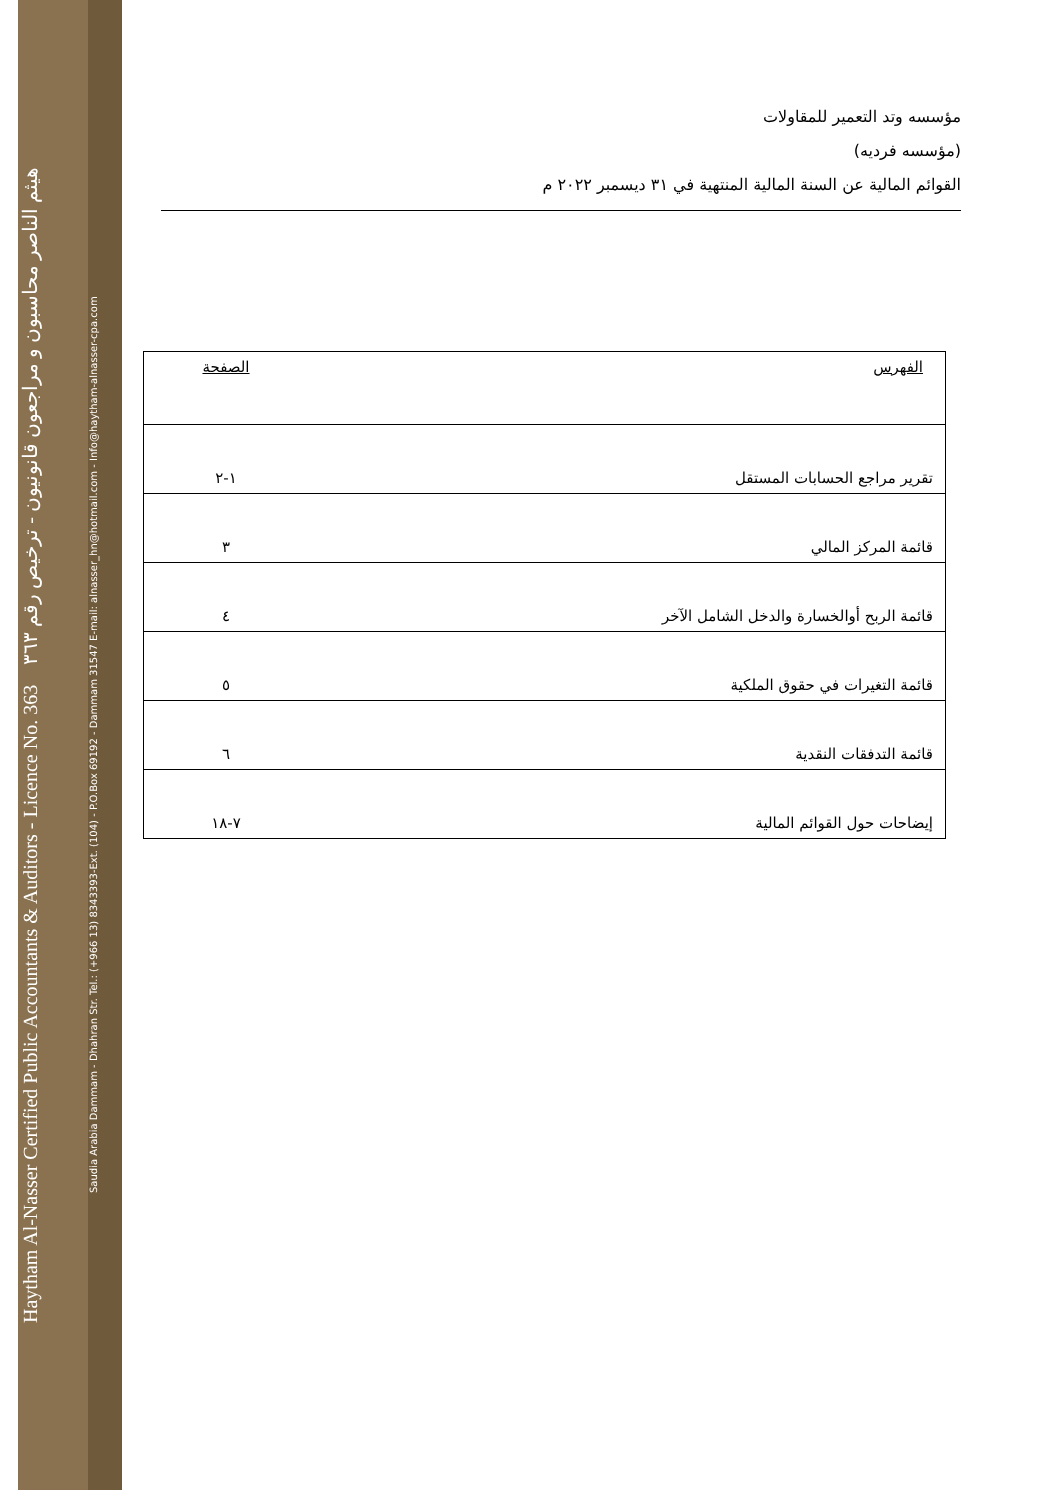Haytham Al-Nasser Certified Public Accountants & Auditors - Licence No. 363 هيثم الناصر محاسبون و مراجعون قانونيون - ترخيص رقم ٣٦٣
Saudia Arabia Dammam - Dhahran Str. Tel.: (+966 13) 8343393-Ext. (104) - P.O.Box 69192 - Dammam 31547 E-mail: alnasser_hn@hotmail.com - Info@haytham-alnasser-cpa.com
مؤسسه وتد التعمير للمقاولات
(مؤسسه فرديه)
القوائم المالية عن السنة المالية المنتهية في ٣١ ديسمبر ٢٠٢٢ م
| الفهرس | الصفحة |
| --- | --- |
| تقرير مراجع الحسابات المستقل | ١-٢ |
| قائمة المركز المالي | ٣ |
| قائمة الربح أوالخسارة والدخل الشامل الآخر | ٤ |
| قائمة التغيرات في حقوق الملكية | ٥ |
| قائمة التدفقات النقدية | ٦ |
| إيضاحات حول القوائم المالية | ٧-١٨ |